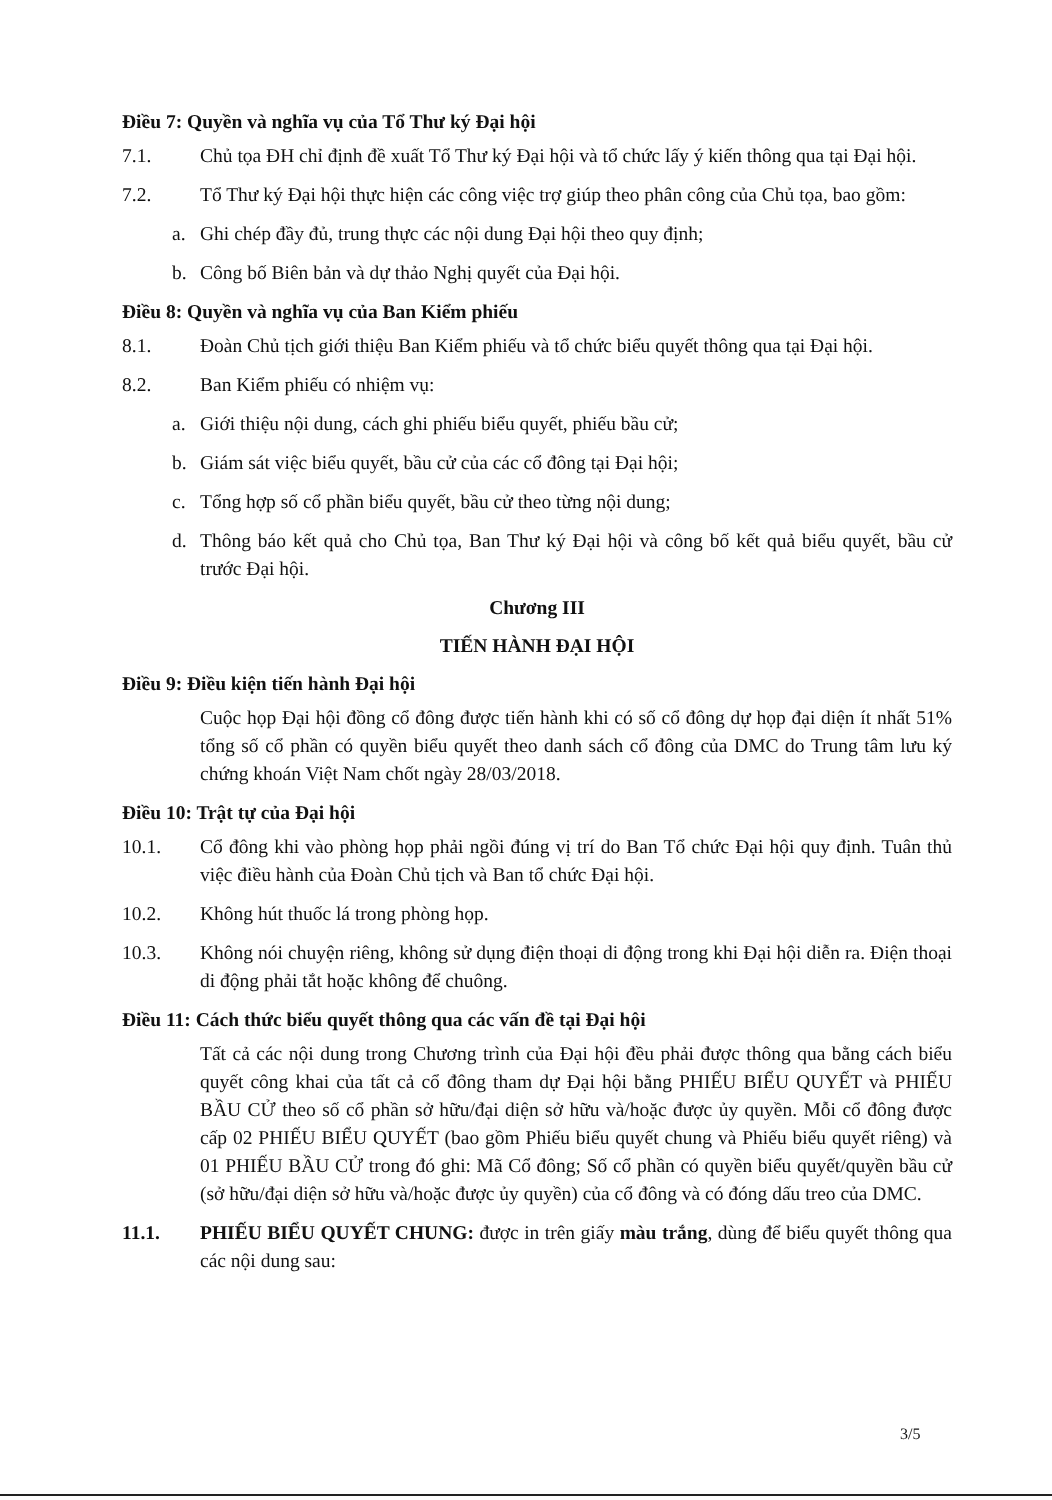Điều 7: Quyền và nghĩa vụ của Tổ Thư ký Đại hội
7.1. Chủ tọa ĐH chỉ định đề xuất Tổ Thư ký Đại hội và tổ chức lấy ý kiến thông qua tại Đại hội.
7.2. Tổ Thư ký Đại hội thực hiện các công việc trợ giúp theo phân công của Chủ tọa, bao gồm:
a. Ghi chép đầy đủ, trung thực các nội dung Đại hội theo quy định;
b. Công bố Biên bản và dự thảo Nghị quyết của Đại hội.
Điều 8: Quyền và nghĩa vụ của Ban Kiểm phiếu
8.1. Đoàn Chủ tịch giới thiệu Ban Kiểm phiếu và tổ chức biểu quyết thông qua tại Đại hội.
8.2. Ban Kiểm phiếu có nhiệm vụ:
a. Giới thiệu nội dung, cách ghi phiếu biểu quyết, phiếu bầu cử;
b. Giám sát việc biểu quyết, bầu cử của các cổ đông tại Đại hội;
c. Tổng hợp số cổ phần biểu quyết, bầu cử theo từng nội dung;
d. Thông báo kết quả cho Chủ tọa, Ban Thư ký Đại hội và công bố kết quả biểu quyết, bầu cử trước Đại hội.
Chương III
TIẾN HÀNH ĐẠI HỘI
Điều 9: Điều kiện tiến hành Đại hội
Cuộc họp Đại hội đồng cổ đông được tiến hành khi có số cổ đông dự họp đại diện ít nhất 51% tổng số cổ phần có quyền biểu quyết theo danh sách cổ đông của DMC do Trung tâm lưu ký chứng khoán Việt Nam chốt ngày 28/03/2018.
Điều 10: Trật tự của Đại hội
10.1. Cổ đông khi vào phòng họp phải ngồi đúng vị trí do Ban Tổ chức Đại hội quy định. Tuân thủ việc điều hành của Đoàn Chủ tịch và Ban tổ chức Đại hội.
10.2. Không hút thuốc lá trong phòng họp.
10.3. Không nói chuyện riêng, không sử dụng điện thoại di động trong khi Đại hội diễn ra. Điện thoại di động phải tắt hoặc không để chuông.
Điều 11: Cách thức biểu quyết thông qua các vấn đề tại Đại hội
Tất cả các nội dung trong Chương trình của Đại hội đều phải được thông qua bằng cách biểu quyết công khai của tất cả cổ đông tham dự Đại hội bằng PHIẾU BIỂU QUYẾT và PHIẾU BẦU CỬ theo số cổ phần sở hữu/đại diện sở hữu và/hoặc được ủy quyền. Mỗi cổ đông được cấp 02 PHIẾU BIỂU QUYẾT (bao gồm Phiếu biểu quyết chung và Phiếu biểu quyết riêng) và 01 PHIẾU BẦU CỬ trong đó ghi: Mã Cổ đông; Số cổ phần có quyền biểu quyết/quyền bầu cử (sở hữu/đại diện sở hữu và/hoặc được ủy quyền) của cổ đông và có đóng dấu treo của DMC.
11.1. PHIẾU BIỂU QUYẾT CHUNG: được in trên giấy màu trắng, dùng để biểu quyết thông qua các nội dung sau:
3/5